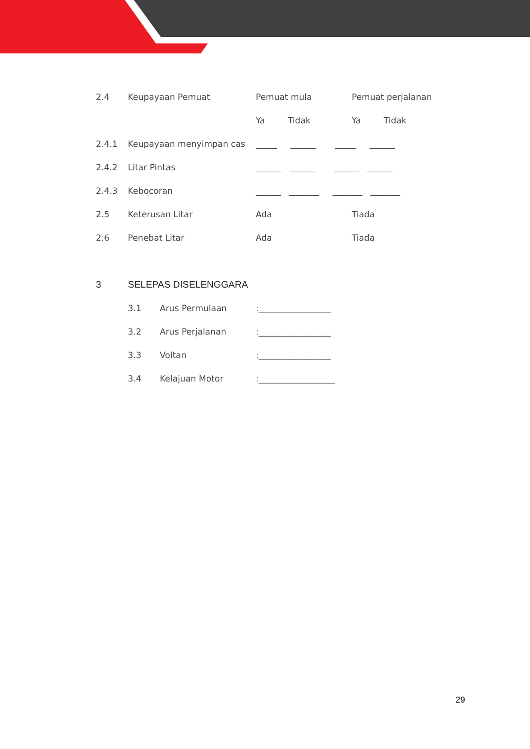2.4 Keupayaan Pemuat Pemuat mula Pemuat perjalanan
Ya Tidak Ya Tidak
2.4.1 Keupayaan menyimpan cas _____ ______ _____ ______
2.4.2 Litar Pintas ______ ______ ______ ______
2.4.3 Kebocoran ______ _______ _______ _______
2.5 Keterusan Litar Ada Tiada
2.6 Penebat Litar Ada Tiada
3 SELEPAS DISELENGGARA
3.1 Arus Permulaan:_________________
3.2 Arus Perjalanan:_________________
3.3 Voltan:_________________
3.4 Kelajuan Motor:__________________
29